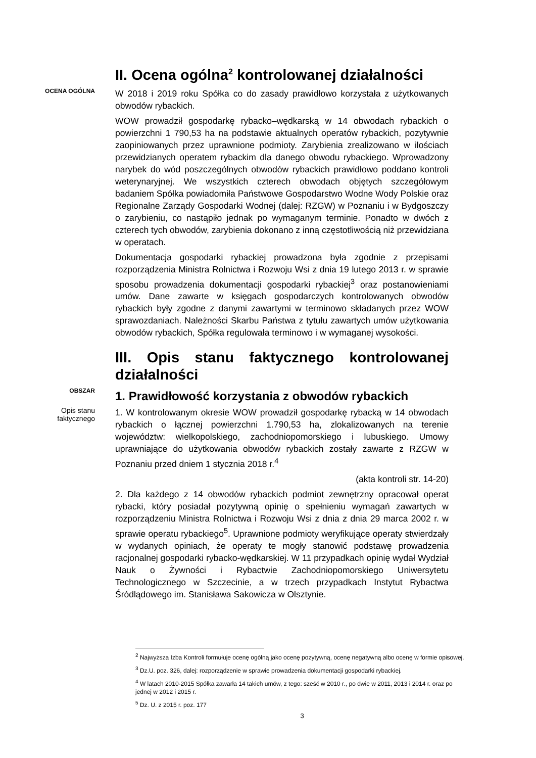II. Ocena ogólna<sup>2</sup> kontrolowanej działalności
OCENA OGÓLNA
W 2018 i 2019 roku Spółka co do zasady prawidłowo korzystała z użytkowanych obwodów rybackich.
WOW prowadził gospodarkę rybacko–wędkarską w 14 obwodach rybackich o powierzchni 1 790,53 ha na podstawie aktualnych operatów rybackich, pozytywnie zaopiniowanych przez uprawnione podmioty. Zarybienia zrealizowano w ilościach przewidzianych operatem rybackim dla danego obwodu rybackiego. Wprowadzony narybek do wód poszczególnych obwodów rybackich prawidłowo poddano kontroli weterynaryjnej. We wszystkich czterech obwodach objętych szczegółowym badaniem Spółka powiadomiła Państwowe Gospodarstwo Wodne Wody Polskie oraz Regionalne Zarządy Gospodarki Wodnej (dalej: RZGW) w Poznaniu i w Bydgoszczy o zarybieniu, co nastąpiło jednak po wymaganym terminie. Ponadto w dwóch z czterech tych obwodów, zarybienia dokonano z inną częstotliwością niż przewidziana w operatach.
Dokumentacja gospodarki rybackiej prowadzona była zgodnie z przepisami rozporządzenia Ministra Rolnictwa i Rozwoju Wsi z dnia 19 lutego 2013 r. w sprawie sposobu prowadzenia dokumentacji gospodarki rybackiej<sup>3</sup> oraz postanowieniami umów. Dane zawarte w księgach gospodarczych kontrolowanych obwodów rybackich były zgodne z danymi zawartymi w terminowo składanych przez WOW sprawozdaniach. Należności Skarbu Państwa z tytułu zawartych umów użytkowania obwodów rybackich, Spółka regulowała terminowo i w wymaganej wysokości.
III. Opis stanu faktycznego kontrolowanej działalności
OBSZAR
1. Prawidłowość korzystania z obwodów rybackich
Opis stanu
faktycznego
1. W kontrolowanym okresie WOW prowadził gospodarkę rybacką w 14 obwodach rybackich o łącznej powierzchni 1.790,53 ha, zlokalizowanych na terenie województw: wielkopolskiego, zachodniopomorskiego i lubuskiego. Umowy uprawniające do użytkowania obwodów rybackich zostały zawarte z RZGW w Poznaniu przed dniem 1 stycznia 2018 r.<sup>4</sup>
(akta kontroli str. 14-20)
2. Dla każdego z 14 obwodów rybackich podmiot zewnętrzny opracował operat rybacki, który posiadał pozytywną opinię o spełnieniu wymagań zawartych w rozporządzeniu Ministra Rolnictwa i Rozwoju Wsi z dnia z dnia 29 marca 2002 r. w sprawie operatu rybackiego<sup>5</sup>. Uprawnione podmioty weryfikujące operaty stwierdzały w wydanych opiniach, że operaty te mogły stanowić podstawę prowadzenia racjonalnej gospodarki rybacko-wędkarskiej. W 11 przypadkach opinię wydał Wydział Nauk o Żywności i Rybactwie Zachodniopomorskiego Uniwersytetu Technologicznego w Szczecinie, a w trzech przypadkach Instytut Rybactwa Śródlądowego im. Stanisława Sakowicza w Olsztynie.
<sup>2</sup> Najwyższa Izba Kontroli formułuje ocenę ogólną jako ocenę pozytywną, ocenę negatywną albo ocenę w formie opisowej.
<sup>3</sup> Dz.U. poz. 326, dalej: rozporządzenie w sprawie prowadzenia dokumentacji gospodarki rybackiej.
<sup>4</sup> W latach 2010-2015 Spółka zawarła 14 takich umów, z tego: sześć w 2010 r., po dwie w 2011, 2013 i 2014 r. oraz po jednej w 2012 i 2015 r.
<sup>5</sup> Dz. U. z 2015 r. poz. 177
3